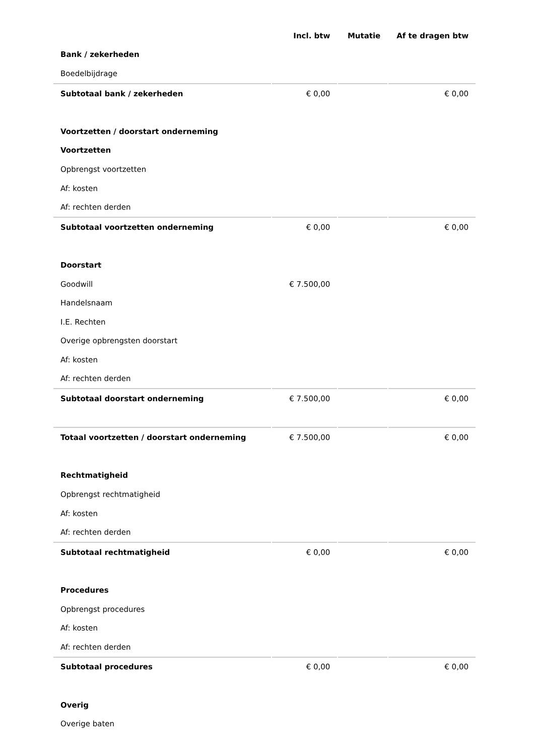| | Incl. btw | Mutatie | Af te dragen btw |
| --- | --- | --- | --- |
| Bank / zekerheden | | | |
| Boedelbijdrage | | | |
| Subtotaal bank / zekerheden | € 0,00 | | € 0,00 |
| Voortzetten / doorstart onderneming | | | |
| Voortzetten | | | |
| Opbrengst voortzetten | | | |
| Af: kosten | | | |
| Af: rechten derden | | | |
| Subtotaal voortzetten onderneming | € 0,00 | | € 0,00 |
| Doorstart | | | |
| Goodwill | € 7.500,00 | | |
| Handelsnaam | | | |
| I.E. Rechten | | | |
| Overige opbrengsten doorstart | | | |
| Af: kosten | | | |
| Af: rechten derden | | | |
| Subtotaal doorstart onderneming | € 7.500,00 | | € 0,00 |
| Totaal voortzetten / doorstart onderneming | € 7.500,00 | | € 0,00 |
| Rechtmatigheid | | | |
| Opbrengst rechtmatigheid | | | |
| Af: kosten | | | |
| Af: rechten derden | | | |
| Subtotaal rechtmatigheid | € 0,00 | | € 0,00 |
| Procedures | | | |
| Opbrengst procedures | | | |
| Af: kosten | | | |
| Af: rechten derden | | | |
| Subtotaal procedures | € 0,00 | | € 0,00 |
| Overig | | | |
| Overige baten | | | |